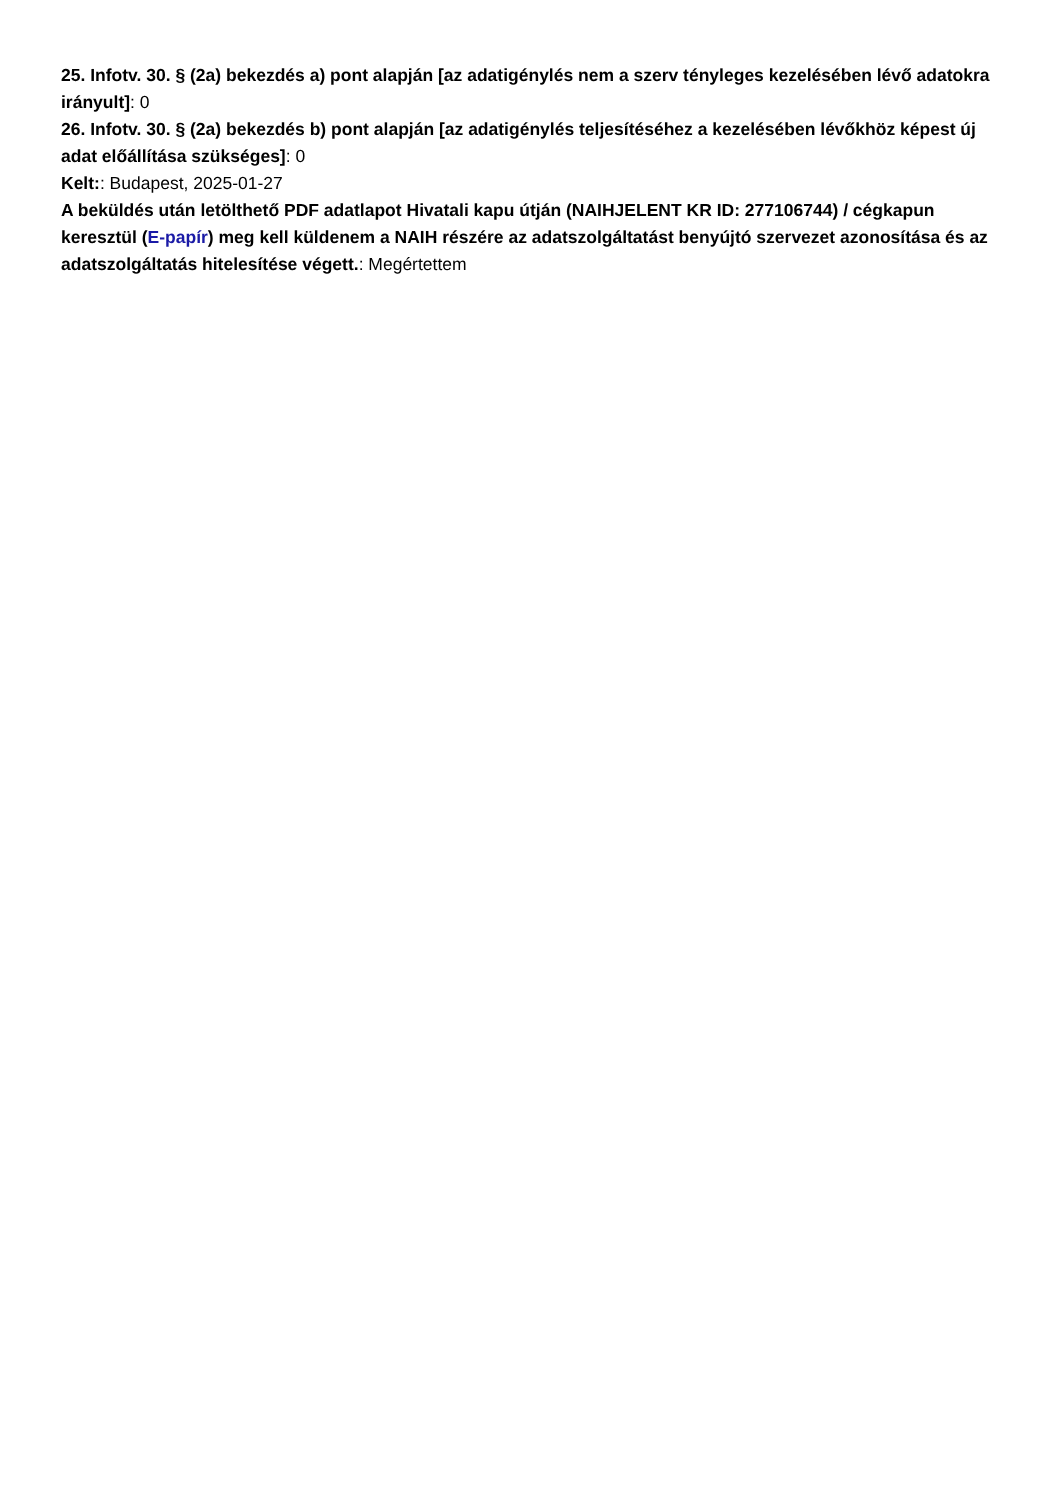25. Infotv. 30. § (2a) bekezdés a) pont alapján [az adatigénylés nem a szerv tényleges kezelésében lévő adatokra irányult]: 0
26. Infotv. 30. § (2a) bekezdés b) pont alapján [az adatigénylés teljesítéséhez a kezelésében lévőkhöz képest új adat előállítása szükséges]: 0
Kelt:: Budapest, 2025-01-27
A beküldés után letölthető PDF adatlapot Hivatali kapu útján (NAIHJELENT KR ID: 277106744) / cégkapun keresztül (E-papír) meg kell küldenem a NAIH részére az adatszolgáltatást benyújtó szervezet azonosítása és az adatszolgáltatás hitelesítése végett.: Megértettem